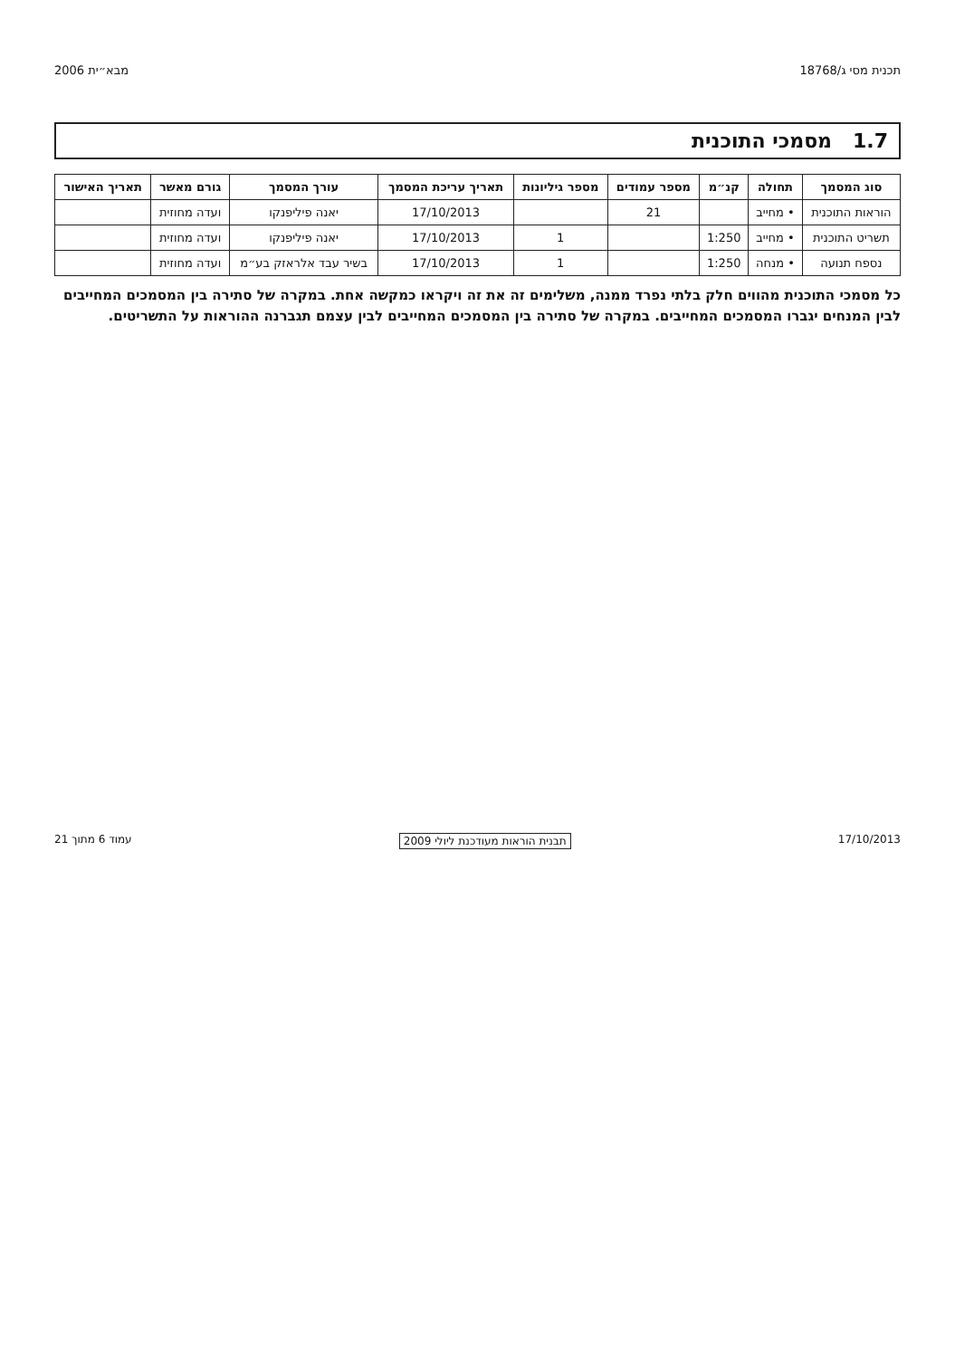תכנית מסי ג/18768 מבא״ית 2006
1.7 מסמכי התוכנית
| סוג המסמך | תחולה | קנ״מ | מספר עמודים | מספר גיליונות | תאריך עריכת המסמך | עורך המסמך | גורם מאשר | תאריך האישור |
| --- | --- | --- | --- | --- | --- | --- | --- | --- |
| הוראות התוכנית | • מחייב | | 21 | | 17/10/2013 | יאנה פיליפנקו | ועדה מחוזית | |
| תשריט התוכנית | • מחייב | 1:250 | | 1 | 17/10/2013 | יאנה פיליפנקו | ועדה מחוזית | |
| נספח תנועה | • מנחה | 1:250 | | 1 | 17/10/2013 | בשיר עבד אלראזק בע״מ | ועדה מחוזית | |
כל מסמכי התוכנית מהווים חלק בלתי נפרד ממנה, משלימים זה את זה ויקראו כמקשה אחת. במקרה של סתירה בין המסמכים המחייבים לבין המנחים יגברו המסמכים המחייבים. במקרה של סתירה בין המסמכים המחייבים לבין עצמם תגברנה ההוראות על התשריטים.
17/10/2013 תבנית הוראות מעודכנת ליולי 2009 עמוד 6 מתוך 21